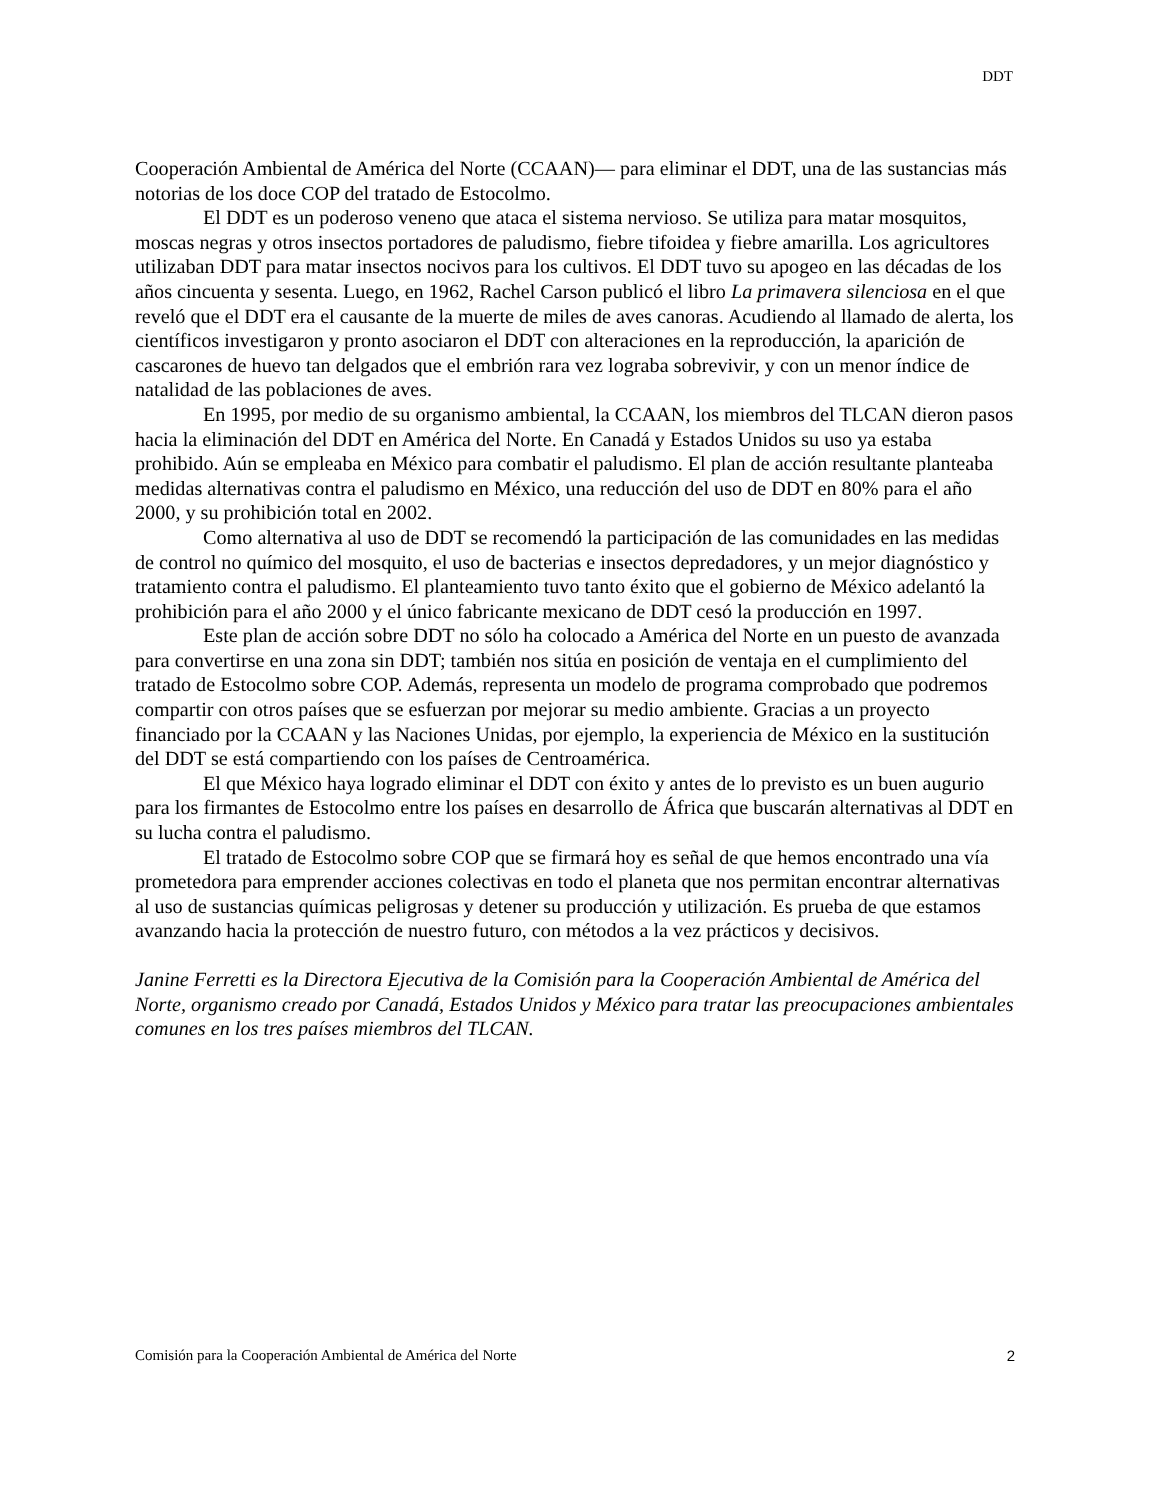DDT
Cooperación Ambiental de América del Norte (CCAAN)— para eliminar el DDT, una de las sustancias más notorias de los doce COP del tratado de Estocolmo.
El DDT es un poderoso veneno que ataca el sistema nervioso. Se utiliza para matar mosquitos, moscas negras y otros insectos portadores de paludismo, fiebre tifoidea y fiebre amarilla. Los agricultores utilizaban DDT para matar insectos nocivos para los cultivos. El DDT tuvo su apogeo en las décadas de los años cincuenta y sesenta. Luego, en 1962, Rachel Carson publicó el libro La primavera silenciosa en el que reveló que el DDT era el causante de la muerte de miles de aves canoras. Acudiendo al llamado de alerta, los científicos investigaron y pronto asociaron el DDT con alteraciones en la reproducción, la aparición de cascarones de huevo tan delgados que el embrión rara vez lograba sobrevivir, y con un menor índice de natalidad de las poblaciones de aves.
En 1995, por medio de su organismo ambiental, la CCAAN, los miembros del TLCAN dieron pasos hacia la eliminación del DDT en América del Norte. En Canadá y Estados Unidos su uso ya estaba prohibido. Aún se empleaba en México para combatir el paludismo. El plan de acción resultante planteaba medidas alternativas contra el paludismo en México, una reducción del uso de DDT en 80% para el año 2000, y su prohibición total en 2002.
Como alternativa al uso de DDT se recomendó la participación de las comunidades en las medidas de control no químico del mosquito, el uso de bacterias e insectos depredadores, y un mejor diagnóstico y tratamiento contra el paludismo. El planteamiento tuvo tanto éxito que el gobierno de México adelantó la prohibición para el año 2000 y el único fabricante mexicano de DDT cesó la producción en 1997.
Este plan de acción sobre DDT no sólo ha colocado a América del Norte en un puesto de avanzada para convertirse en una zona sin DDT; también nos sitúa en posición de ventaja en el cumplimiento del tratado de Estocolmo sobre COP. Además, representa un modelo de programa comprobado que podremos compartir con otros países que se esfuerzan por mejorar su medio ambiente. Gracias a un proyecto financiado por la CCAAN y las Naciones Unidas, por ejemplo, la experiencia de México en la sustitución del DDT se está compartiendo con los países de Centroamérica.
El que México haya logrado eliminar el DDT con éxito y antes de lo previsto es un buen augurio para los firmantes de Estocolmo entre los países en desarrollo de África que buscarán alternativas al DDT en su lucha contra el paludismo.
El tratado de Estocolmo sobre COP que se firmará hoy es señal de que hemos encontrado una vía prometedora para emprender acciones colectivas en todo el planeta que nos permitan encontrar alternativas al uso de sustancias químicas peligrosas y detener su producción y utilización. Es prueba de que estamos avanzando hacia la protección de nuestro futuro, con métodos a la vez prácticos y decisivos.
Janine Ferretti es la Directora Ejecutiva de la Comisión para la Cooperación Ambiental de América del Norte, organismo creado por Canadá, Estados Unidos y México para tratar las preocupaciones ambientales comunes en los tres países miembros del TLCAN.
Comisión para la Cooperación Ambiental de América del Norte 2